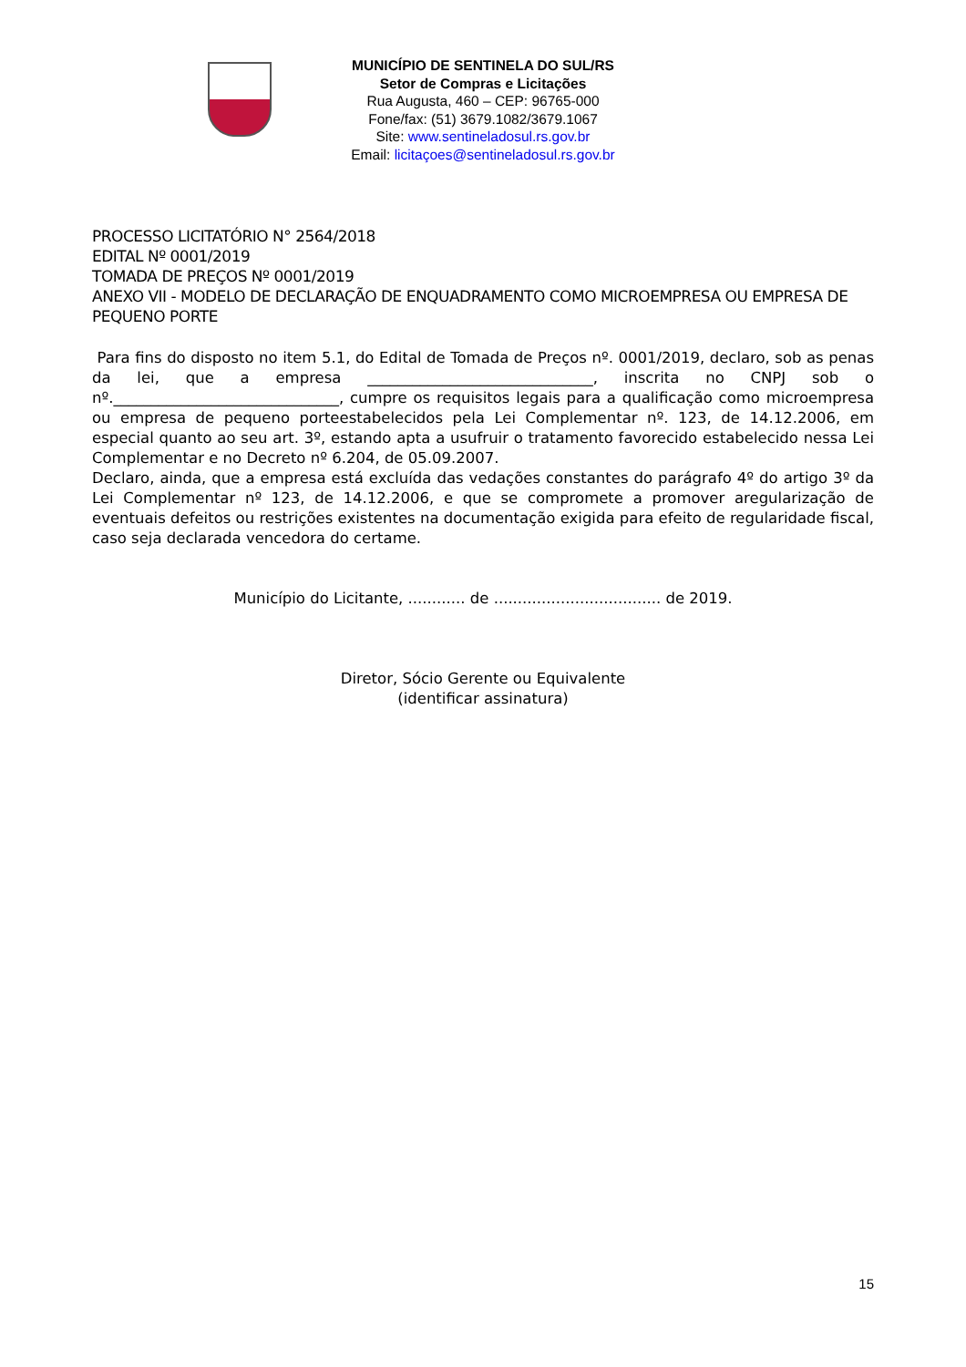MUNICÍPIO DE SENTINELA DO SUL/RS
Setor de Compras e Licitações
Rua Augusta, 460 – CEP: 96765-000
Fone/fax: (51) 3679.1082/3679.1067
Site: www.sentineladosul.rs.gov.br
Email: licitaçoes@sentineladosul.rs.gov.br
PROCESSO LICITATÓRIO N° 2564/2018
EDITAL Nº 0001/2019
TOMADA DE PREÇOS Nº 0001/2019
ANEXO VII - MODELO DE DECLARAÇÃO DE ENQUADRAMENTO COMO MICROEMPRESA OU EMPRESA DE PEQUENO PORTE
Para fins do disposto no item 5.1, do Edital de Tomada de Preços nº. 0001/2019, declaro, sob as penas da lei, que a empresa ______________________________, inscrita no CNPJ sob o nº.______________________________, cumpre os requisitos legais para a qualificação como microempresa ou empresa de pequeno porteestabelecidos pela Lei Complementar nº. 123, de 14.12.2006, em especial quanto ao seu art. 3º, estando apta a usufruir o tratamento favorecido estabelecido nessa Lei Complementar e no Decreto nº 6.204, de 05.09.2007.
Declaro, ainda, que a empresa está excluída das vedações constantes do parágrafo 4º do artigo 3º da Lei Complementar nº 123, de 14.12.2006, e que se compromete a promover aregularização de eventuais defeitos ou restrições existentes na documentação exigida para efeito de regularidade fiscal, caso seja declarada vencedora do certame.
Município do Licitante, ............ de ................................... de 2019.
Diretor, Sócio Gerente ou Equivalente
(identificar assinatura)
15